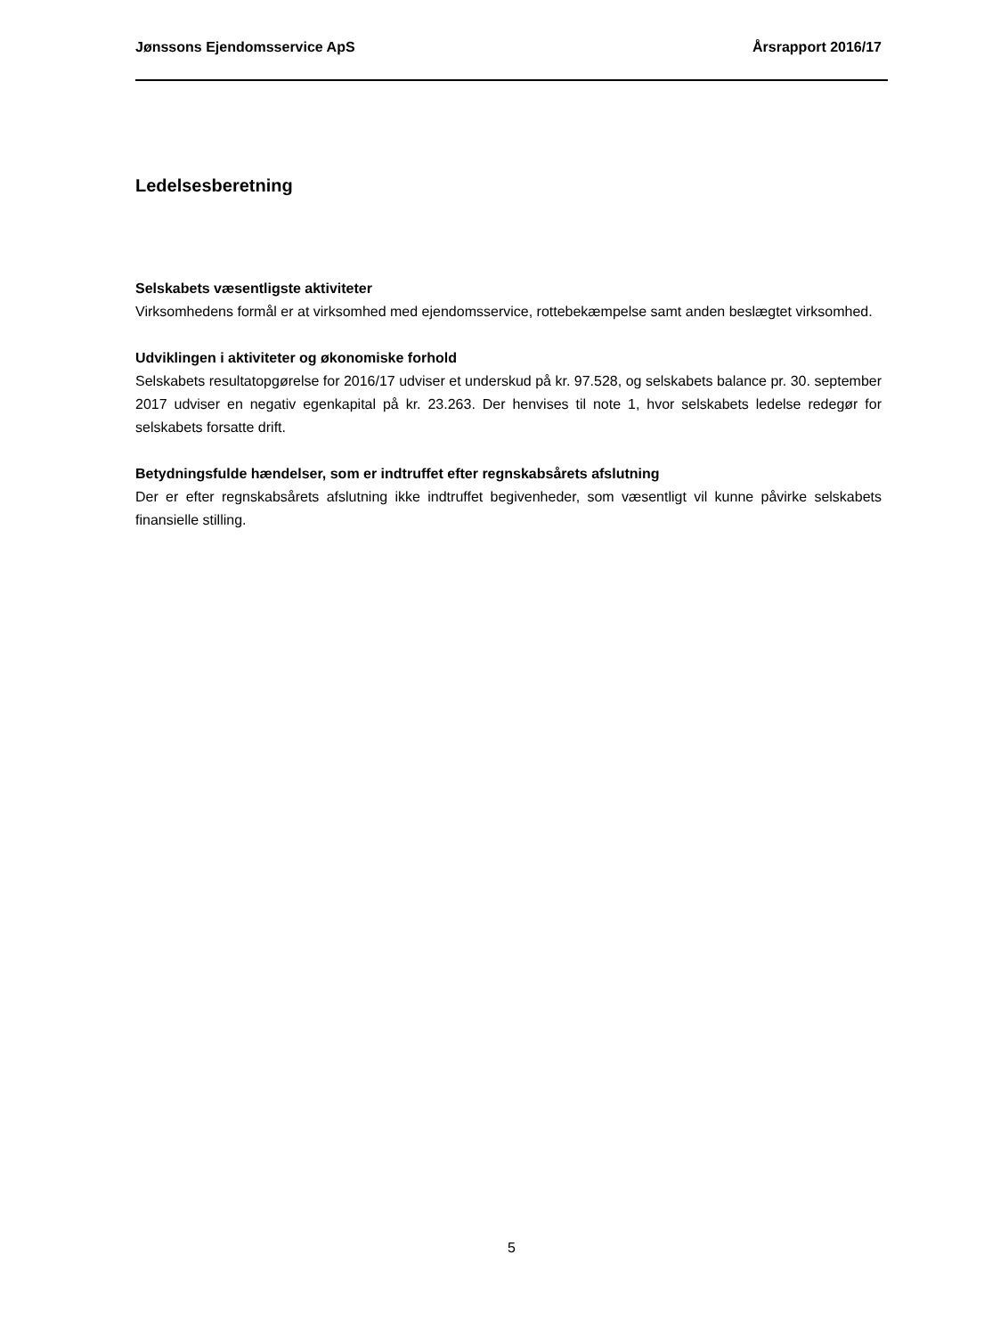Jønssons Ejendomsservice ApS Årsrapport 2016/17
Ledelsesberetning
Selskabets væsentligste aktiviteter
Virksomhedens formål er at virksomhed med ejendomsservice, rottebekæmpelse samt anden beslægtet virksomhed.
Udviklingen i aktiviteter og økonomiske forhold
Selskabets resultatopgørelse for 2016/17 udviser et underskud på kr. 97.528, og selskabets balance pr. 30. september 2017 udviser en negativ egenkapital på kr. 23.263. Der henvises til note 1, hvor selskabets ledelse redegør for selskabets forsatte drift.
Betydningsfulde hændelser, som er indtruffet efter regnskabsårets afslutning
Der er efter regnskabsårets afslutning ikke indtruffet begivenheder, som væsentligt vil kunne påvirke selskabets finansielle stilling.
5